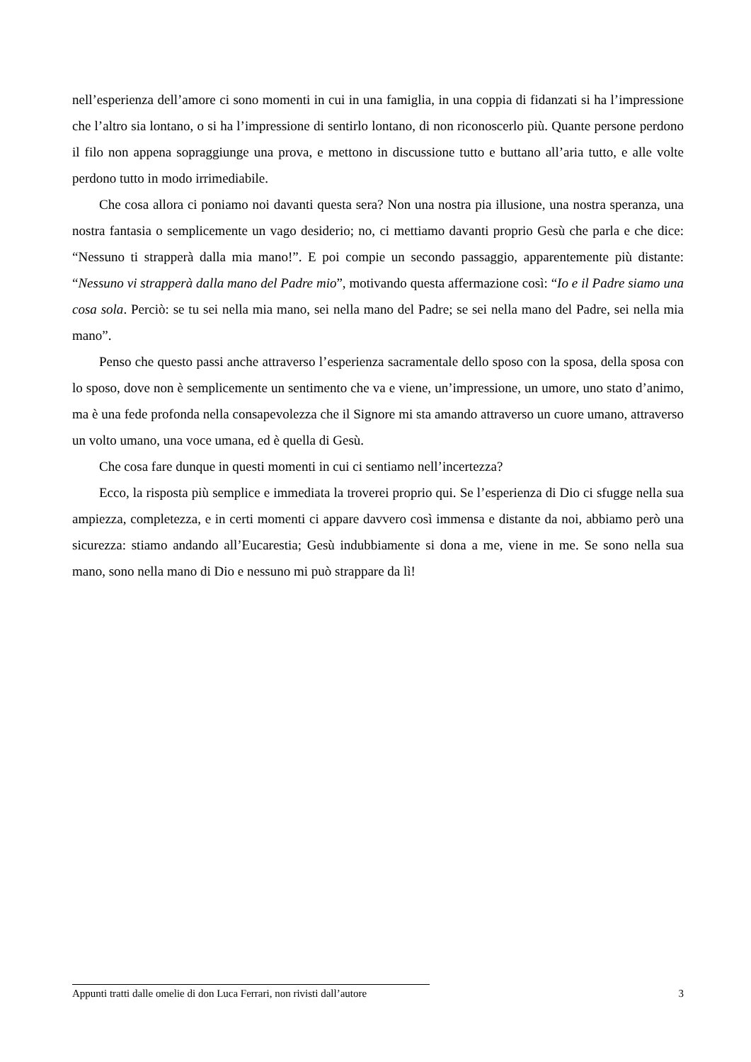nell’esperienza dell’amore ci sono momenti in cui in una famiglia, in una coppia di fidanzati si ha l’impressione che l’altro sia lontano, o si ha l’impressione di sentirlo lontano, di non riconoscerlo più. Quante persone perdono il filo non appena sopraggiunge una prova, e mettono in discussione tutto e buttano all’aria tutto, e alle volte perdono tutto in modo irrimediabile.
Che cosa allora ci poniamo noi davanti questa sera? Non una nostra pia illusione, una nostra speranza, una nostra fantasia o semplicemente un vago desiderio; no, ci mettiamo davanti proprio Gesù che parla e che dice: “Nessuno ti strapperà dalla mia mano!”. E poi compie un secondo passaggio, apparentemente più distante: “Nessuno vi strapperà dalla mano del Padre mio”, motivando questa affermazione così: “Io e il Padre siamo una cosa sola. Perciò: se tu sei nella mia mano, sei nella mano del Padre; se sei nella mano del Padre, sei nella mia mano”.
Penso che questo passi anche attraverso l’esperienza sacramentale dello sposo con la sposa, della sposa con lo sposo, dove non è semplicemente un sentimento che va e viene, un’impressione, un umore, uno stato d’animo, ma è una fede profonda nella consapevolezza che il Signore mi sta amando attraverso un cuore umano, attraverso un volto umano, una voce umana, ed è quella di Gesù.
Che cosa fare dunque in questi momenti in cui ci sentiamo nell’incertezza?
Ecco, la risposta più semplice e immediata la troverei proprio qui. Se l’esperienza di Dio ci sfugge nella sua ampiezza, completezza, e in certi momenti ci appare davvero così immensa e distante da noi, abbiamo però una sicurezza: stiamo andando all’Eucarestia; Gesù indubbiamente si dona a me, viene in me. Se sono nella sua mano, sono nella mano di Dio e nessuno mi può strappare da lì!
Appunti tratti dalle omelie di don Luca Ferrari, non rivisti dall’autore 3